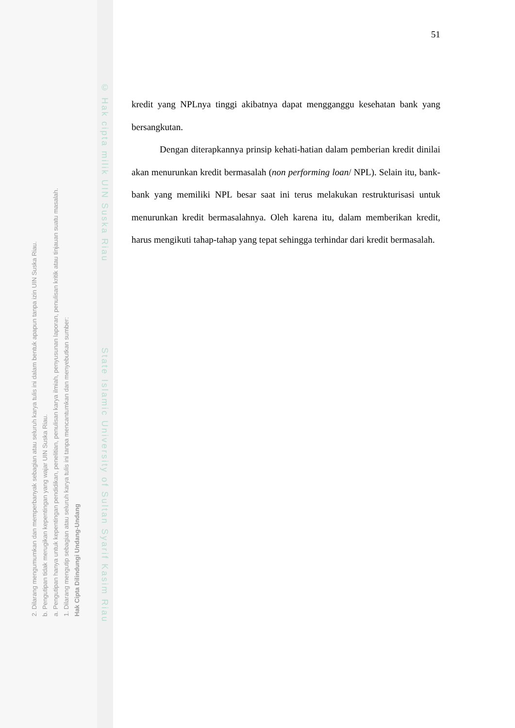© Hak cipta milik UIN Suska Riau State Islamic University of Sultan Syarif Kasim Riau
2. Dilarang mengumumkan dan memperbanyak sebagian atau seluruh karya tulis ini dalam bentuk apapun tanpa izin UIN Suska Riau.
b. Pengutipan tidak merugikan kepentingan yang wajar UIN Suska Riau.
a. Pengutipan hanya untuk kepentingan pendidikan, penelitian, penulisan karya ilmiah, penyusunan laporan, penulisan kritik atau tinjauan suatu masalah.
1. Dilarang mengutip sebagian atau seluruh karya tulis ini tanpa mencantumkan dan menyebutkan sumber:
Hak Cipta Dilindungi Undang-Undang
51
kredit yang NPLnya tinggi akibatnya dapat mengganggu kesehatan bank yang bersangkutan.
Dengan diterapkannya prinsip kehati-hatian dalam pemberian kredit dinilai akan menurunkan kredit bermasalah (non performing loan/ NPL). Selain itu, bank-bank yang memiliki NPL besar saat ini terus melakukan restrukturisasi untuk menurunkan kredit bermasalahnya. Oleh karena itu, dalam memberikan kredit, harus mengikuti tahap-tahap yang tepat sehingga terhindar dari kredit bermasalah.